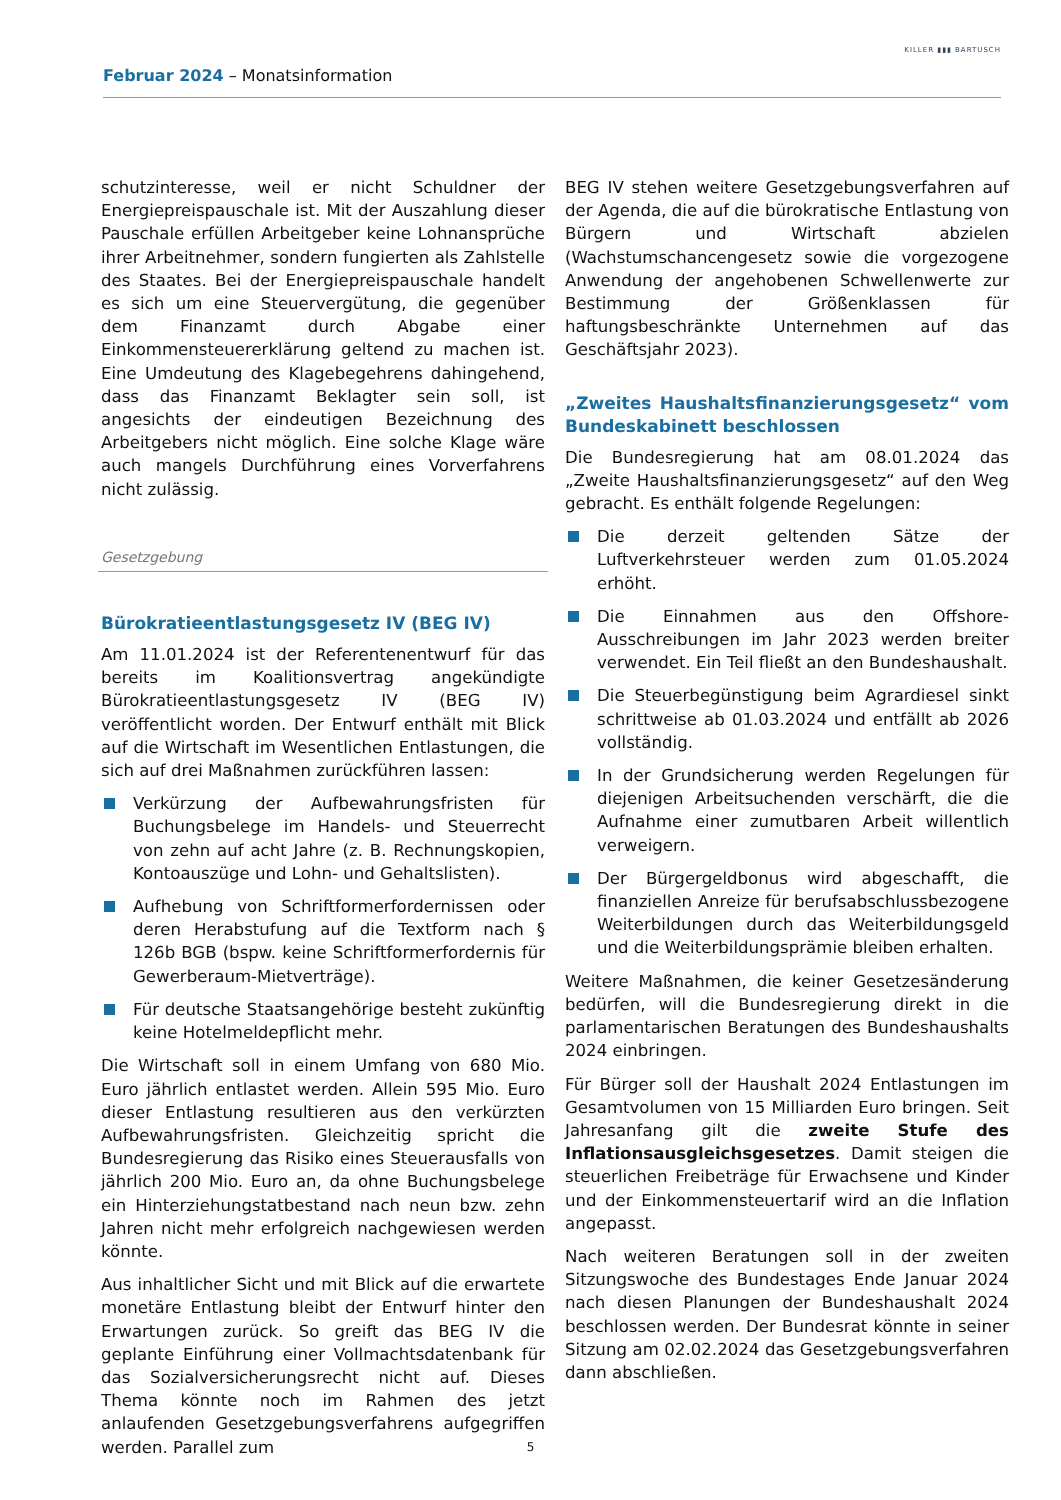Februar 2024 – Monatsinformation
KILLER ▮▮▮ BARTUSCH
schutzinteresse, weil er nicht Schuldner der Energiepreispauschale ist. Mit der Auszahlung dieser Pauschale erfüllen Arbeitgeber keine Lohnansprüche ihrer Arbeitnehmer, sondern fungierten als Zahlstelle des Staates. Bei der Energiepreispauschale handelt es sich um eine Steuervergütung, die gegenüber dem Finanzamt durch Abgabe einer Einkommensteuererklärung geltend zu machen ist. Eine Umdeutung des Klagebegehrens dahingehend, dass das Finanzamt Beklagter sein soll, ist angesichts der eindeutigen Bezeichnung des Arbeitgebers nicht möglich. Eine solche Klage wäre auch mangels Durchführung eines Vorverfahrens nicht zulässig.
Gesetzgebung
Bürokratieentlastungsgesetz IV (BEG IV)
Am 11.01.2024 ist der Referentenentwurf für das bereits im Koalitionsvertrag angekündigte Bürokratieentlastungsgesetz IV (BEG IV) veröffentlicht worden. Der Entwurf enthält mit Blick auf die Wirtschaft im Wesentlichen Entlastungen, die sich auf drei Maßnahmen zurückführen lassen:
Verkürzung der Aufbewahrungsfristen für Buchungsbelege im Handels- und Steuerrecht von zehn auf acht Jahre (z. B. Rechnungskopien, Kontoauszüge und Lohn- und Gehaltslisten).
Aufhebung von Schriftformerfordernissen oder deren Herabstufung auf die Textform nach § 126b BGB (bspw. keine Schriftformerfordernis für Gewerberaum-Mietverträge).
Für deutsche Staatsangehörige besteht zukünftig keine Hotelmeldepflicht mehr.
Die Wirtschaft soll in einem Umfang von 680 Mio. Euro jährlich entlastet werden. Allein 595 Mio. Euro dieser Entlastung resultieren aus den verkürzten Aufbewahrungsfristen. Gleichzeitig spricht die Bundesregierung das Risiko eines Steuerausfalls von jährlich 200 Mio. Euro an, da ohne Buchungsbelege ein Hinterziehungstatbestand nach neun bzw. zehn Jahren nicht mehr erfolgreich nachgewiesen werden könnte.
Aus inhaltlicher Sicht und mit Blick auf die erwartete monetäre Entlastung bleibt der Entwurf hinter den Erwartungen zurück. So greift das BEG IV die geplante Einführung einer Vollmachtsdatenbank für das Sozialversicherungsrecht nicht auf. Dieses Thema könnte noch im Rahmen des jetzt anlaufenden Gesetzgebungsverfahrens aufgegriffen werden. Parallel zum
BEG IV stehen weitere Gesetzgebungsverfahren auf der Agenda, die auf die bürokratische Entlastung von Bürgern und Wirtschaft abzielen (Wachstumschancengesetz sowie die vorgezogene Anwendung der angehobenen Schwellenwerte zur Bestimmung der Größenklassen für haftungsbeschränkte Unternehmen auf das Geschäftsjahr 2023).
„Zweites Haushaltsfinanzierungsgesetz“ vom Bundeskabinett beschlossen
Die Bundesregierung hat am 08.01.2024 das „Zweite Haushaltsfinanzierungsgesetz“ auf den Weg gebracht. Es enthält folgende Regelungen:
Die derzeit geltenden Sätze der Luftverkehrsteuer werden zum 01.05.2024 erhöht.
Die Einnahmen aus den Offshore-Ausschreibungen im Jahr 2023 werden breiter verwendet. Ein Teil fließt an den Bundeshaushalt.
Die Steuerbegünstigung beim Agrardiesel sinkt schrittweise ab 01.03.2024 und entfällt ab 2026 vollständig.
In der Grundsicherung werden Regelungen für diejenigen Arbeitsuchenden verschärft, die die Aufnahme einer zumutbaren Arbeit willentlich verweigern.
Der Bürgergeldbonus wird abgeschafft, die finanziellen Anreize für berufsabschlussbezogene Weiterbildungen durch das Weiterbildungsgeld und die Weiterbildungsprämie bleiben erhalten.
Weitere Maßnahmen, die keiner Gesetzesänderung bedürfen, will die Bundesregierung direkt in die parlamentarischen Beratungen des Bundeshaushalts 2024 einbringen.
Für Bürger soll der Haushalt 2024 Entlastungen im Gesamtvolumen von 15 Milliarden Euro bringen. Seit Jahresanfang gilt die zweite Stufe des Inflationsausgleichsgesetzes. Damit steigen die steuerlichen Freibeträge für Erwachsene und Kinder und der Einkommensteuertarif wird an die Inflation angepasst.
Nach weiteren Beratungen soll in der zweiten Sitzungswoche des Bundestages Ende Januar 2024 nach diesen Planungen der Bundeshaushalt 2024 beschlossen werden. Der Bundesrat könnte in seiner Sitzung am 02.02.2024 das Gesetzgebungsverfahren dann abschließen.
5